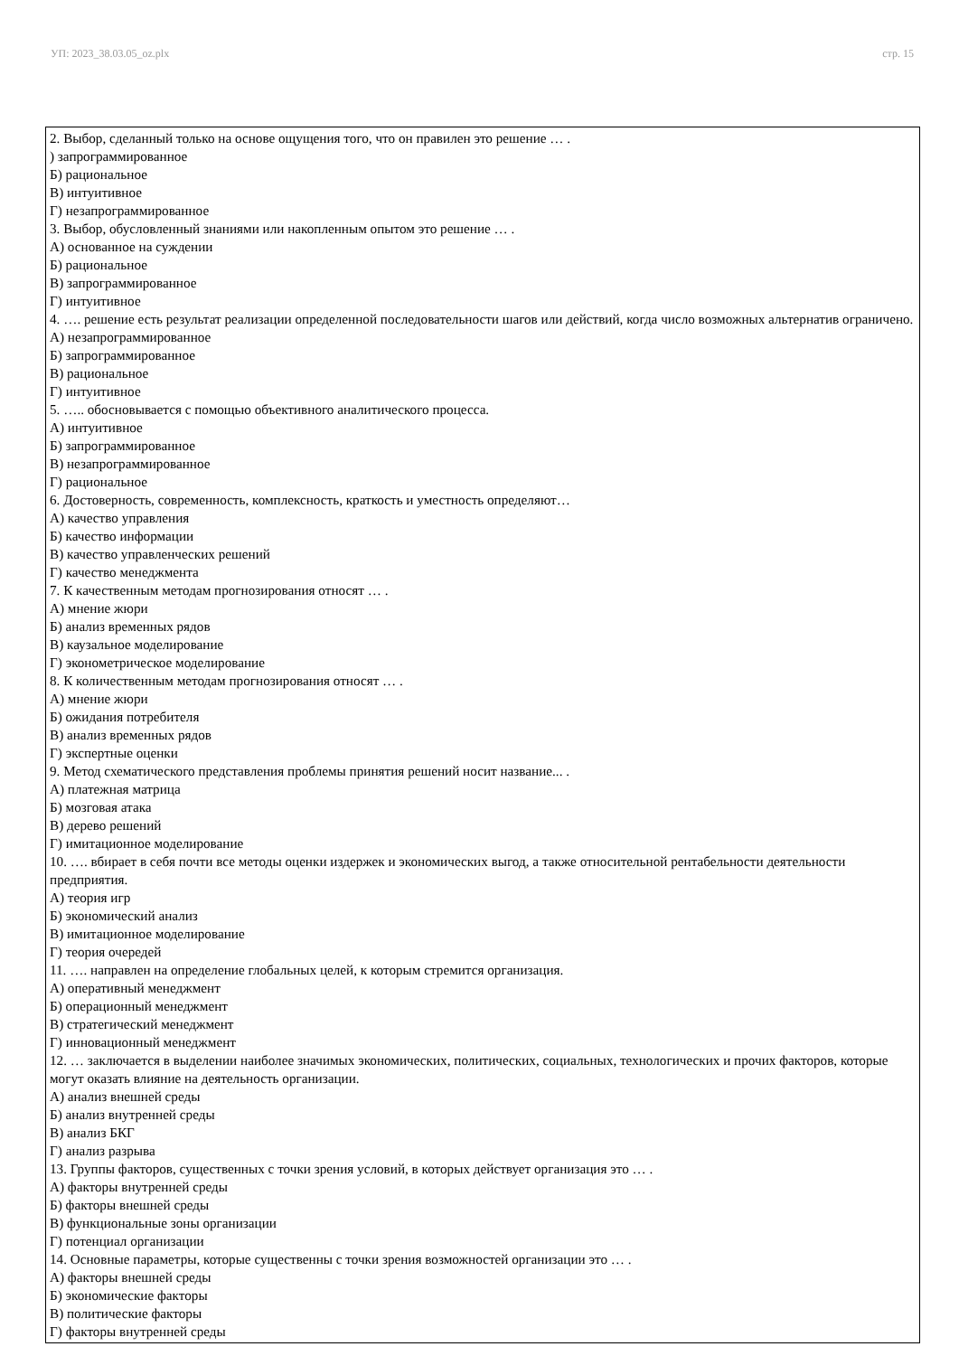УП: 2023_38.03.05_oz.plx стр. 15
2. Выбор, сделанный только на основе ощущения того, что он правилен это решение … .
) запрограммированное
Б) рациональное
В) интуитивное
Г) незапрограммированное
3. Выбор, обусловленный знаниями или накопленным опытом это решение … .
А) основанное на суждении
Б) рациональное
В) запрограммированное
Г) интуитивное
4. …. решение есть результат реализации определенной последовательности шагов или действий, когда число возможных альтернатив ограничено.
А) незапрограммированное
Б) запрограммированное
В) рациональное
Г) интуитивное
5. ….. обосновывается с помощью объективного аналитического процесса.
А) интуитивное
Б) запрограммированное
В) незапрограммированное
Г) рациональное
6. Достоверность, современность, комплексность, краткость и уместность определяют…
А) качество управления
Б) качество информации
В) качество управленческих решений
Г) качество менеджмента
7. К качественным методам прогнозирования относят … .
А) мнение жюри
Б) анализ временных рядов
В) каузальное моделирование
Г) эконометрическое моделирование
8. К количественным методам прогнозирования относят … .
А) мнение жюри
Б) ожидания потребителя
В) анализ временных рядов
Г) экспертные оценки
9. Метод схематического представления проблемы принятия решений носит название... .
А) платежная матрица
Б) мозговая атака
В) дерево решений
Г) имитационное моделирование
10. …. вбирает в себя почти все методы оценки издержек и экономических выгод, а также относительной рентабельности деятельности предприятия.
А) теория игр
Б) экономический анализ
В) имитационное моделирование
Г) теория очередей
11. …. направлен на определение глобальных целей, к которым стремится организация.
А) оперативный менеджмент
Б) операционный менеджмент
В) стратегический менеджмент
Г) инновационный менеджмент
12. … заключается в выделении наиболее значимых экономических, политических, социальных, технологических и прочих факторов, которые могут оказать влияние на деятельность организации.
А) анализ внешней среды
Б) анализ внутренней среды
В) анализ БКГ
Г) анализ разрыва
13. Группы факторов, существенных с точки зрения условий, в которых действует организация это … .
А) факторы внутренней среды
Б) факторы внешней среды
В) функциональные зоны организации
Г) потенциал организации
14. Основные параметры, которые существенны с точки зрения возможностей организации это … .
А) факторы внешней среды
Б) экономические факторы
В) политические факторы
Г) факторы внутренней среды